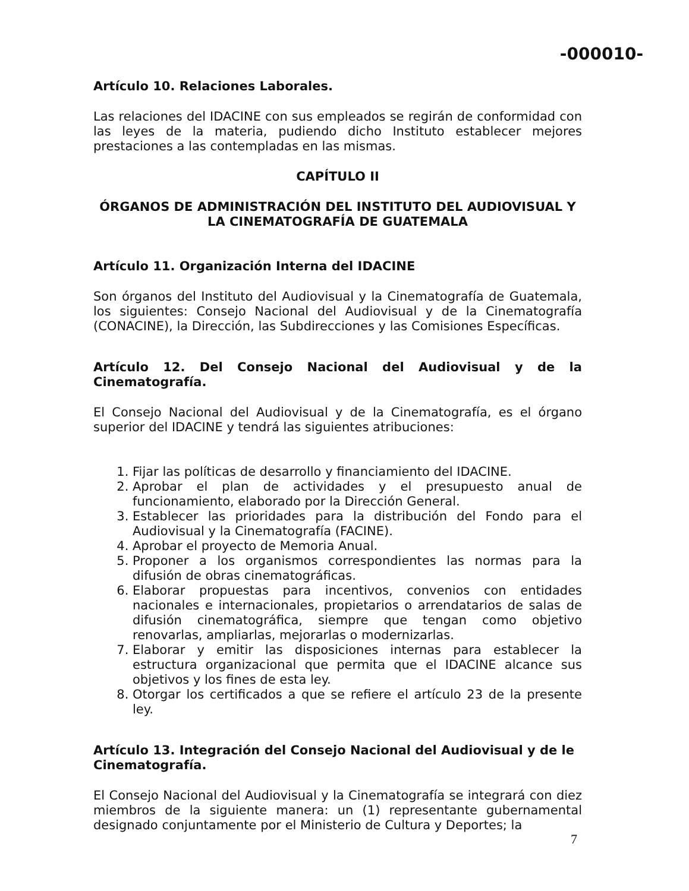-000010-
Artículo 10. Relaciones Laborales.
Las relaciones del IDACINE con sus empleados se regirán de conformidad con las leyes de la materia, pudiendo dicho Instituto establecer mejores prestaciones a las contempladas en las mismas.
CAPÍTULO II
ÓRGANOS DE ADMINISTRACIÓN DEL INSTITUTO DEL AUDIOVISUAL Y LA CINEMATOGRAFÍA DE GUATEMALA
Artículo 11. Organización Interna del IDACINE
Son órganos del Instituto del Audiovisual y la Cinematografía de Guatemala, los siguientes: Consejo Nacional del Audiovisual y de la Cinematografía (CONACINE), la Dirección, las Subdirecciones y las Comisiones Específicas.
Artículo 12. Del Consejo Nacional del Audiovisual y de la Cinematografía.
El Consejo Nacional del Audiovisual y de la Cinematografía, es el órgano superior del IDACINE y tendrá las siguientes atribuciones:
1. Fijar las políticas de desarrollo y financiamiento del IDACINE.
2. Aprobar el plan de actividades y el presupuesto anual de funcionamiento, elaborado por la Dirección General.
3. Establecer las prioridades para la distribución del Fondo para el Audiovisual y la Cinematografía (FACINE).
4. Aprobar el proyecto de Memoria Anual.
5. Proponer a los organismos correspondientes las normas para la difusión de obras cinematográficas.
6. Elaborar propuestas para incentivos, convenios con entidades nacionales e internacionales, propietarios o arrendatarios de salas de difusión cinematográfica, siempre que tengan como objetivo renovarlas, ampliarlas, mejorarlas o modernizarlas.
7. Elaborar y emitir las disposiciones internas para establecer la estructura organizacional que permita que el IDACINE alcance sus objetivos y los fines de esta ley.
8. Otorgar los certificados a que se refiere el artículo 23 de la presente ley.
Artículo 13. Integración del Consejo Nacional del Audiovisual y de le Cinematografía.
El Consejo Nacional del Audiovisual y la Cinematografía se integrará con diez miembros de la siguiente manera: un (1) representante gubernamental designado conjuntamente por el Ministerio de Cultura y Deportes; la
7